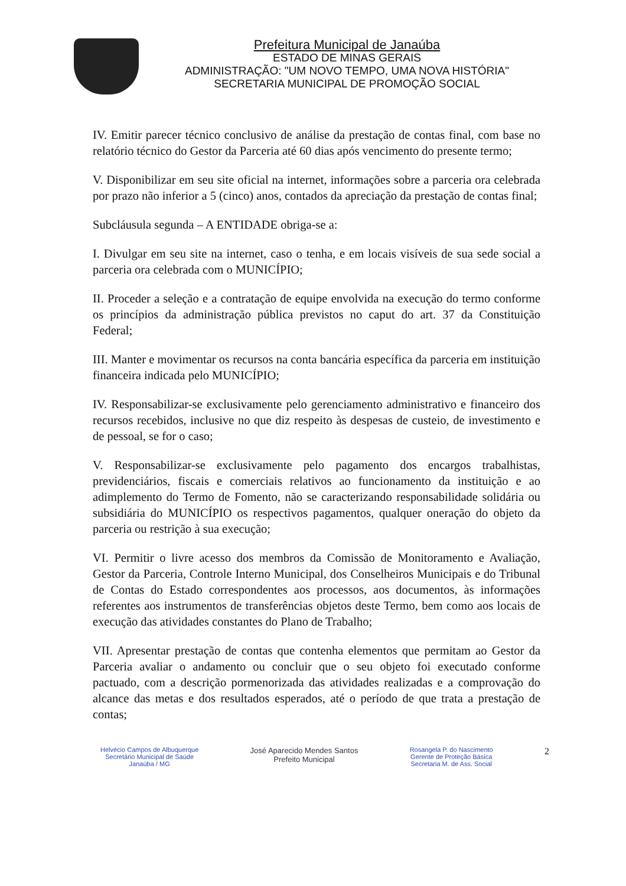Prefeitura Municipal de Janaúba
ESTADO DE MINAS GERAIS
ADMINISTRAÇÃO: "UM NOVO TEMPO, UMA NOVA HISTÓRIA"
SECRETARIA MUNICIPAL DE PROMOÇÃO SOCIAL
IV. Emitir parecer técnico conclusivo de análise da prestação de contas final, com base no relatório técnico do Gestor da Parceria até 60 dias após vencimento do presente termo;
V. Disponibilizar em seu site oficial na internet, informações sobre a parceria ora celebrada por prazo não inferior a 5 (cinco) anos, contados da apreciação da prestação de contas final;
Subcláusula segunda – A ENTIDADE obriga-se a:
I. Divulgar em seu site na internet, caso o tenha, e em locais visíveis de sua sede social a parceria ora celebrada com o MUNICÍPIO;
II. Proceder a seleção e a contratação de equipe envolvida na execução do termo conforme os princípios da administração pública previstos no caput do art. 37 da Constituição Federal;
III. Manter e movimentar os recursos na conta bancária específica da parceria em instituição financeira indicada pelo MUNICÍPIO;
IV. Responsabilizar-se exclusivamente pelo gerenciamento administrativo e financeiro dos recursos recebidos, inclusive no que diz respeito às despesas de custeio, de investimento e de pessoal, se for o caso;
V. Responsabilizar-se exclusivamente pelo pagamento dos encargos trabalhistas, previdenciários, fiscais e comerciais relativos ao funcionamento da instituição e ao adimplemento do Termo de Fomento, não se caracterizando responsabilidade solidária ou subsidiária do MUNICÍPIO os respectivos pagamentos, qualquer oneração do objeto da parceria ou restrição à sua execução;
VI. Permitir o livre acesso dos membros da Comissão de Monitoramento e Avaliação, Gestor da Parceria, Controle Interno Municipal, dos Conselheiros Municipais e do Tribunal de Contas do Estado correspondentes aos processos, aos documentos, às informações referentes aos instrumentos de transferências objetos deste Termo, bem como aos locais de execução das atividades constantes do Plano de Trabalho;
VII. Apresentar prestação de contas que contenha elementos que permitam ao Gestor da Parceria avaliar o andamento ou concluir que o seu objeto foi executado conforme pactuado, com a descrição pormenorizada das atividades realizadas e a comprovação do alcance das metas e dos resultados esperados, até o período de que trata a prestação de contas;
Helvécio Campos de Albuquerque
Secretário Municipal de Saúde
Janaúba / MG
José Aparecido Mendes Santos
Prefeito Municipal
Rosangela P. do Nascimento
Gerente de Proteção Básica
Secretaria M. de Ass. Social
2